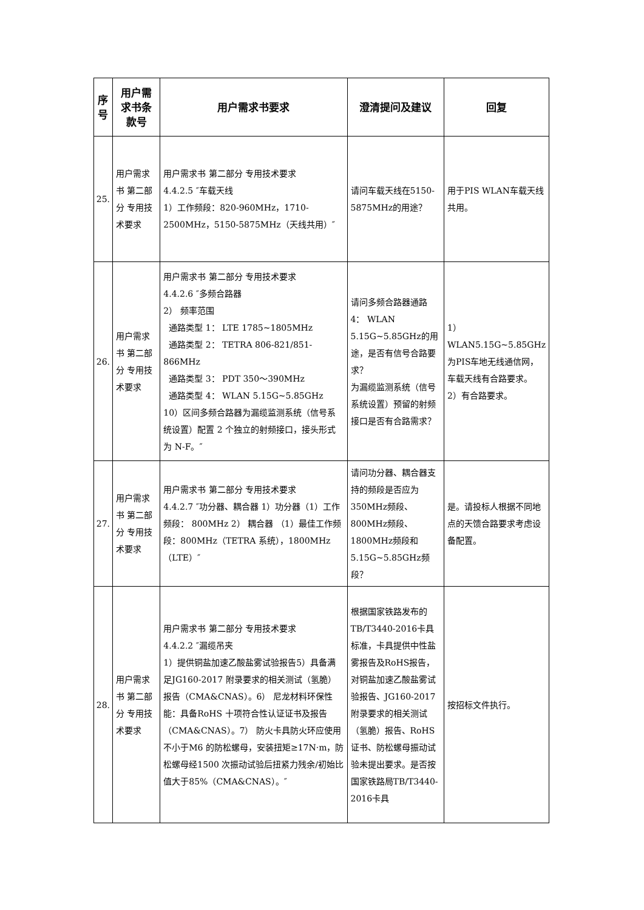| 序号 | 用户需求书条款号 | 用户需求书要求 | 澄清提问及建议 | 回复 |
| --- | --- | --- | --- | --- |
| 25. | 用户需求书 第二部分 专用技术要求 | 用户需求书 第二部分 专用技术要求 4.4.2.5 ″车载天线 1）工作频段：820-960MHz，1710-2500MHz，5150-5875MHz（天线共用）″ | 请问车载天线在5150-5875MHz的用途？ | 用于PIS WLAN车载天线共用。 |
| 26. | 用户需求书 第二部分 专用技术要求 | 用户需求书 第二部分 专用技术要求 4.4.2.6 ″多频合路器 2） 频率范围 通路类型 1： LTE 1785~1805MHz 通路类型 2： TETRA 806-821/851-866MHz 通路类型 3： PDT 350～390MHz 通路类型 4： WLAN 5.15G~5.85GHz 10）区间多频合路器为漏缆监测系统（信号系统设置）配置 2 个独立的射频接口，接头形式为 N-F。″ | 请问多频合路器通路4： WLAN 5.15G~5.85GHz的用途，是否有信号合路要求？ 为漏缆监测系统（信号系统设置）预留的射频接口是否有合路需求？ | 1）WLAN5.15G~5.85GHz为PIS车地无线通信网，车载天线有合路要求。 2）有合路要求。 |
| 27. | 用户需求书 第二部分 专用技术要求 | 用户需求书 第二部分 专用技术要求 4.4.2.7 ″功分器、耦合器 1）功分器（1）工作频段： 800MHz 2） 耦合器 （1）最佳工作频段：800MHz（TETRA 系统），1800MHz（LTE）″ | 请问功分器、耦合器支持的频段是否应为350MHz频段、800MHz频段、1800MHz频段和5.15G~5.85GHz频段？ | 是。请投标人根据不同地点的天馈合路要求考虑设备配置。 |
| 28. | 用户需求书 第二部分 专用技术要求 | 用户需求书 第二部分 专用技术要求 4.4.2.2 ″漏缆吊夹 1）提供铜盐加速乙酸盐雾试验报告5）具备满足JG160-2017 附录要求的相关测试（氢脆）报告（CMA&CNAS）。6） 尼龙材料环保性能：具备RoHS 十项符合性认证证书及报告（CMA&CNAS）。7） 防火卡具防火环应使用不小于M6 的防松螺母，安装扭矩≥17N·m，防松螺母经1500 次振动试验后扭紧力残余/初始比值大于85%（CMA&CNAS）。″ | 根据国家铁路发布的TB/T3440-2016卡具标准，卡具提供中性盐雾报告及RoHS报告，对铜盐加速乙酸盐雾试验报告、JG160-2017 附录要求的相关测试（氢脆）报告、RoHS证书、防松螺母振动试验未提出要求。是否按国家铁路局TB/T3440-2016卡具 | 按招标文件执行。 |